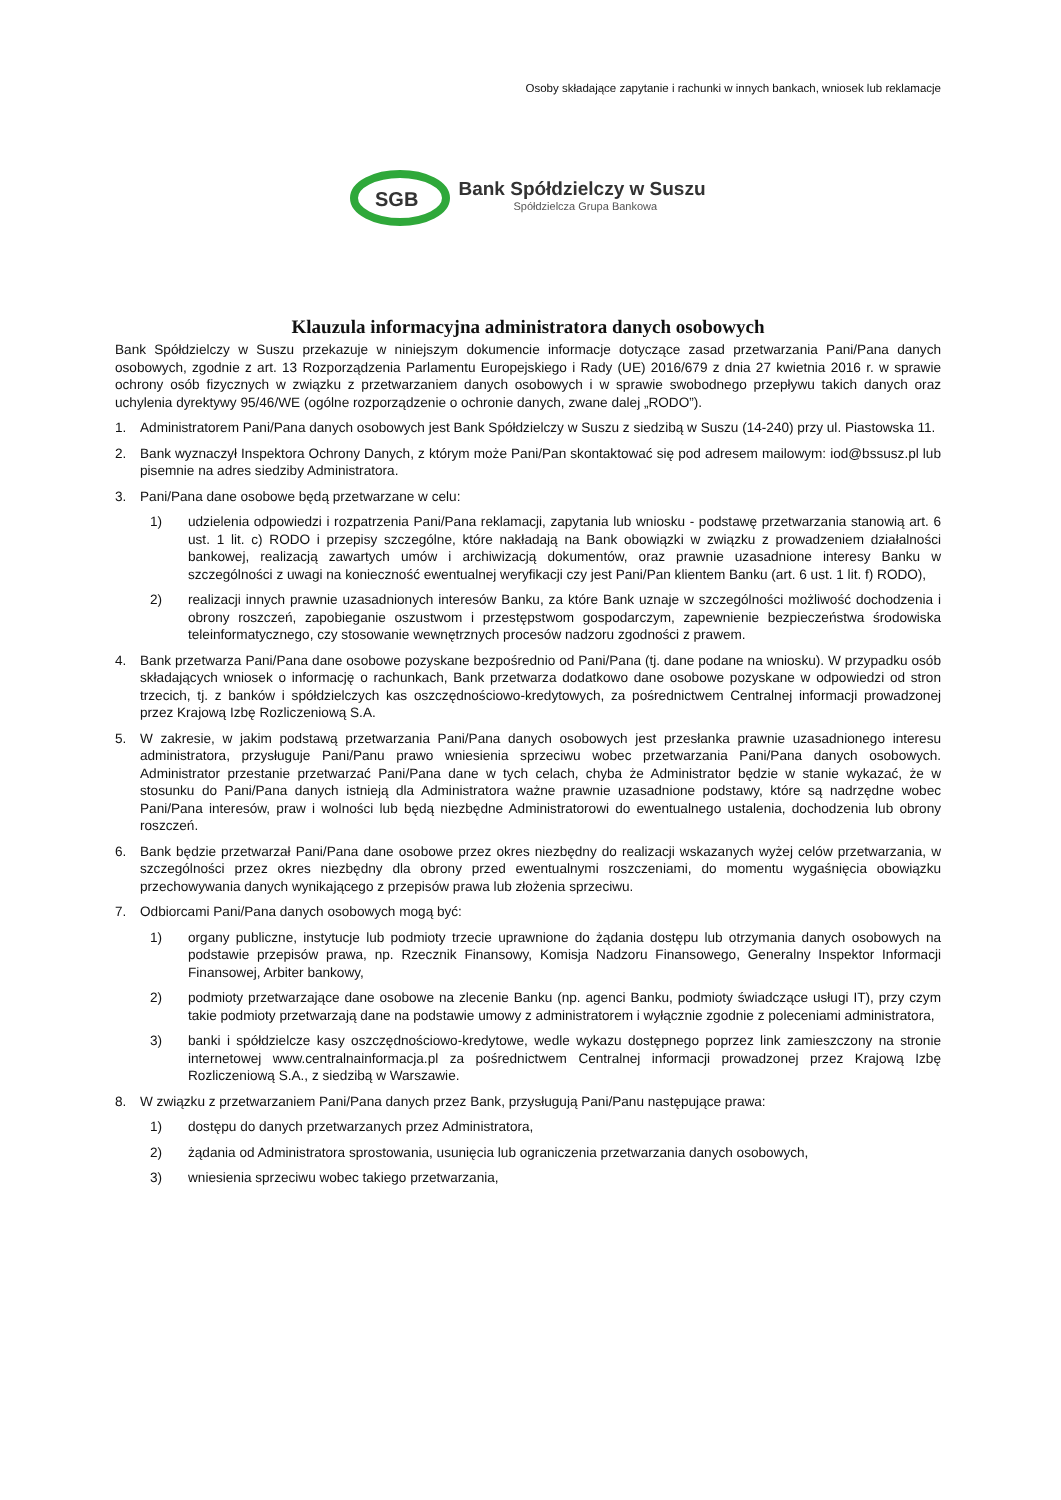Osoby składające zapytanie i rachunki w innych bankach, wniosek lub reklamacje
SGB
Bank Spółdzielczy w Suszu
Spółdzielcza Grupa Bankowa
Klauzula informacyjna administratora danych osobowych
Bank Spółdzielczy w Suszu przekazuje w niniejszym dokumencie informacje dotyczące zasad przetwarzania Pani/Pana danych osobowych, zgodnie z art. 13 Rozporządzenia Parlamentu Europejskiego i Rady (UE) 2016/679 z dnia 27 kwietnia 2016 r. w sprawie ochrony osób fizycznych w związku z przetwarzaniem danych osobowych i w sprawie swobodnego przepływu takich danych oraz uchylenia dyrektywy 95/46/WE (ogólne rozporządzenie o ochronie danych, zwane dalej „RODO”).
1. Administratorem Pani/Pana danych osobowych jest Bank Spółdzielczy w Suszu z siedzibą w Suszu (14-240) przy ul. Piastowska 11.
2. Bank wyznaczył Inspektora Ochrony Danych, z którym może Pani/Pan skontaktować się pod adresem mailowym: iod@bssusz.pl lub pisemnie na adres siedziby Administratora.
3. Pani/Pana dane osobowe będą przetwarzane w celu:
1) udzielenia odpowiedzi i rozpatrzenia Pani/Pana reklamacji, zapytania lub wniosku - podstawę przetwarzania stanowią art. 6 ust. 1 lit. c) RODO i przepisy szczególne, które nakładają na Bank obowiązki w związku z prowadzeniem działalności bankowej, realizacją zawartych umów i archiwizacją dokumentów, oraz prawnie uzasadnione interesy Banku w szczególności z uwagi na konieczność ewentualnej weryfikacji czy jest Pani/Pan klientem Banku (art. 6 ust. 1 lit. f) RODO),
2) realizacji innych prawnie uzasadnionych interesów Banku, za które Bank uznaje w szczególności możliwość dochodzenia i obrony roszczeń, zapobieganie oszustwom i przestępstwom gospodarczym, zapewnienie bezpieczeństwa środowiska teleinformatycznego, czy stosowanie wewnętrznych procesów nadzoru zgodności z prawem.
4. Bank przetwarza Pani/Pana dane osobowe pozyskane bezpośrednio od Pani/Pana (tj. dane podane na wniosku). W przypadku osób składających wniosek o informację o rachunkach, Bank przetwarza dodatkowo dane osobowe pozyskane w odpowiedzi od stron trzecich, tj. z banków i spółdzielczych kas oszczędnościowo-kredytowych, za pośrednictwem Centralnej informacji prowadzonej przez Krajową Izbę Rozliczeniową S.A.
5. W zakresie, w jakim podstawą przetwarzania Pani/Pana danych osobowych jest przesłanka prawnie uzasadnionego interesu administratora, przysługuje Pani/Panu prawo wniesienia sprzeciwu wobec przetwarzania Pani/Pana danych osobowych. Administrator przestanie przetwarzać Pani/Pana dane w tych celach, chyba że Administrator będzie w stanie wykazać, że w stosunku do Pani/Pana danych istnieją dla Administratora ważne prawnie uzasadnione podstawy, które są nadrzędne wobec Pani/Pana interesów, praw i wolności lub będą niezbędne Administratorowi do ewentualnego ustalenia, dochodzenia lub obrony roszczeń.
6. Bank będzie przetwarzał Pani/Pana dane osobowe przez okres niezbędny do realizacji wskazanych wyżej celów przetwarzania, w szczególności przez okres niezbędny dla obrony przed ewentualnymi roszczeniami, do momentu wygaśnięcia obowiązku przechowywania danych wynikającego z przepisów prawa lub złożenia sprzeciwu.
7. Odbiorcami Pani/Pana danych osobowych mogą być:
1) organy publiczne, instytucje lub podmioty trzecie uprawnione do żądania dostępu lub otrzymania danych osobowych na podstawie przepisów prawa, np. Rzecznik Finansowy, Komisja Nadzoru Finansowego, Generalny Inspektor Informacji Finansowej, Arbiter bankowy,
2) podmioty przetwarzające dane osobowe na zlecenie Banku (np. agenci Banku, podmioty świadczące usługi IT), przy czym takie podmioty przetwarzają dane na podstawie umowy z administratorem i wyłącznie zgodnie z poleceniami administratora,
3) banki i spółdzielcze kasy oszczędnościowo-kredytowe, wedle wykazu dostępnego poprzez link zamieszczony na stronie internetowej www.centralnainformacja.pl za pośrednictwem Centralnej informacji prowadzonej przez Krajową Izbę Rozliczeniową S.A., z siedzibą w Warszawie.
8. W związku z przetwarzaniem Pani/Pana danych przez Bank, przysługują Pani/Panu następujące prawa:
1) dostępu do danych przetwarzanych przez Administratora,
2) żądania od Administratora sprostowania, usunięcia lub ograniczenia przetwarzania danych osobowych,
3) wniesienia sprzeciwu wobec takiego przetwarzania,